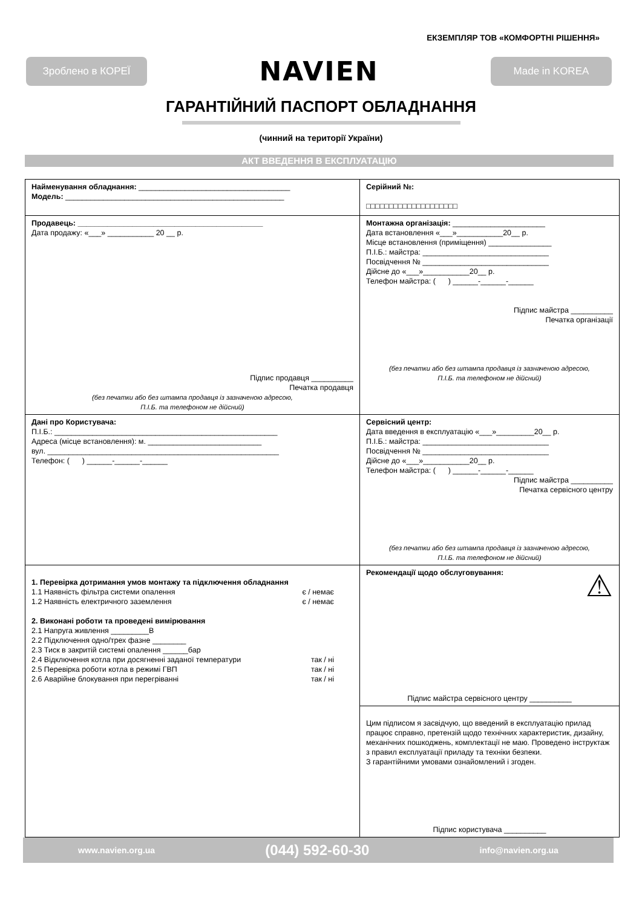ЕКЗЕМПЛЯР ТОВ «КОМФОРТНІ РІШЕННЯ»
Зроблено в КОРЕЇ
NAVIEN
Made in KOREA
ГАРАНТІЙНИЙ ПАСПОРТ ОБЛАДНАННЯ
(чинний на території України)
АКТ ВВЕДЕННЯ В ЕКСПЛУАТАЦІЮ
| Найменування обладнання: ____________________________________ Модель: ____________________________________________________ | Серійний №: □□□□□□□□□□□□□□□□□□□□ |
| Продавець: ____________________________________________ Дата продажу: «___» ___________ 20 __ р. Підпис продавця __________ Печатка продавця (без печатки або без штампа продавця із зазначеною адресою, П.І.Б. та телефоном не дійсний) | Монтажна організація: ______________________ Дата встановлення «___»___________20__ р. Місце встановлення (приміщення) _______________ П.І.Б.: майстра: ______________________________ Посвідчення № ______________________________ Дійсне до «___»___________20__ р. Телефон майстра: ( ) ______-______-______ Підпис майстра __________ Печатка організації (без печатки або без штампа продавця із зазначеною адресою, П.І.Б. та телефоном не дійсний) |
| Дані про Користувача: П.І.Б.: _____________________________________________________ Адреса (місце встановлення): м. ___________________________ вул. _______________________________________________________ Телефон: ( ) ______-______-______ | Сервісний центр: Дата введення в експлуатацію «___»_________20__ р. П.І.Б.: майстра: ______________________________ Посвідчення № ______________________________ Дійсне до «___»___________20__ р. Телефон майстра: ( ) ______-______-______ Підпис майстра __________ Печатка сервісного центру (без печатки або без штампа продавця із зазначеною адресою, П.І.Б. та телефоном не дійсний) |
| 1. Перевірка дотримання умов монтажу та підключення обладнання 1.1 Наявність фільтра системи опалення є / немає 1.2 Наявність електричного заземлення є / немає 2. Виконані роботи та проведені вимірювання 2.1 Напруга живлення _________В 2.2 Підключення одно/трех фазне ________ 2.3 Тиск в закритій системі опалення ______бар 2.4 Відключення котла при досягненні заданої температури так / ні 2.5 Перевірка роботи котла в режимі ГВП так / ні 2.6 Аварійне блокування при перегріванні так / ні | Рекомендації щодо обслуговування: ⚠ Підпис майстра сервісного центру __________ |
| | Цим підписом я засвідчую, що введений в експлуатацію прилад працює справно, претензій щодо технічних характеристик, дизайну, механічних пошкоджень, комплектації не маю. Проведено інструктаж з правил експлуатації приладу та техніки безпеки. З гарантійними умовами ознайомлений і згоден. Підпис користувача __________ |
www.navien.org.ua (044) 592-60-30 info@navien.org.ua